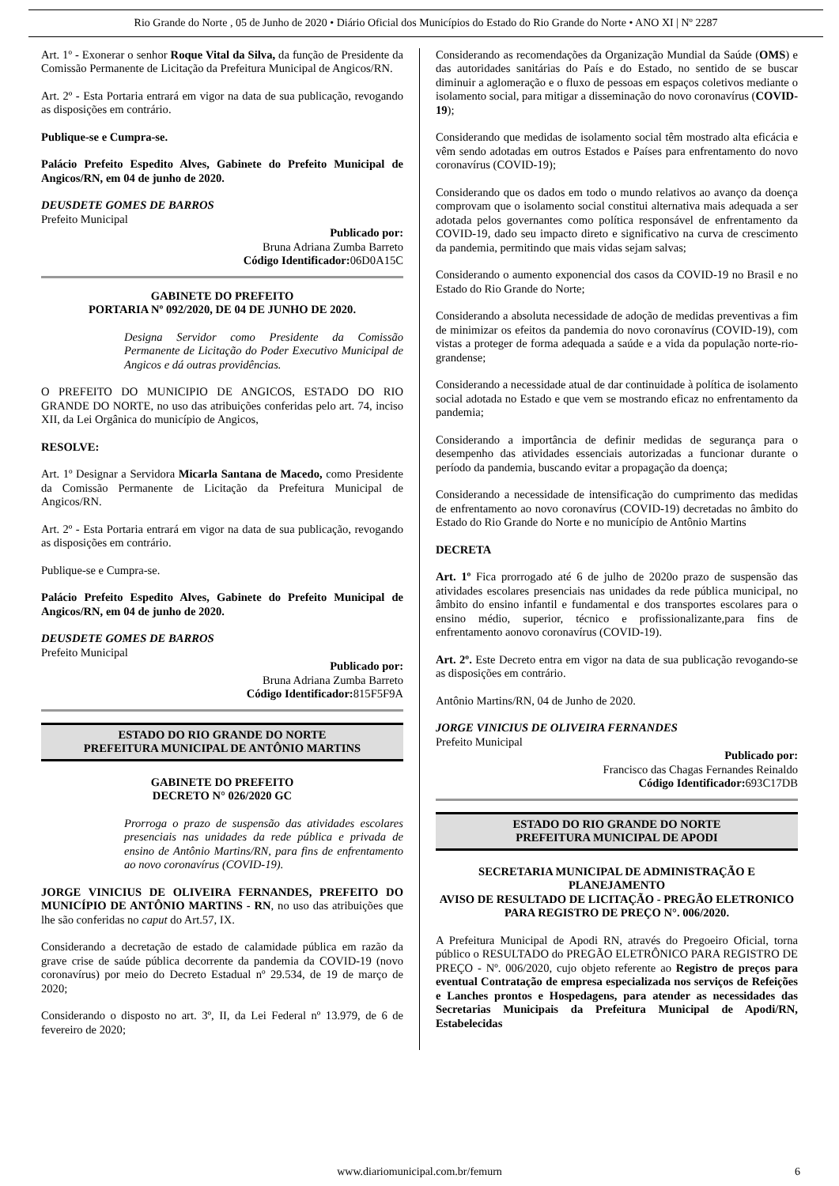Rio Grande do Norte , 05 de Junho de 2020 • Diário Oficial dos Municípios do Estado do Rio Grande do Norte • ANO XI | Nº 2287
Art. 1º - Exonerar o senhor Roque Vital da Silva, da função de Presidente da Comissão Permanente de Licitação da Prefeitura Municipal de Angicos/RN.
Art. 2º - Esta Portaria entrará em vigor na data de sua publicação, revogando as disposições em contrário.
Publique-se e Cumpra-se.
Palácio Prefeito Espedito Alves, Gabinete do Prefeito Municipal de Angicos/RN, em 04 de junho de 2020.
DEUSDETE GOMES DE BARROS
Prefeito Municipal
Publicado por:
Bruna Adriana Zumba Barreto
Código Identificador: 06D0A15C
GABINETE DO PREFEITO
PORTARIA Nº 092/2020, DE 04 DE JUNHO DE 2020.
Designa Servidor como Presidente da Comissão Permanente de Licitação do Poder Executivo Municipal de Angicos e dá outras providências.
O PREFEITO DO MUNICIPIO DE ANGICOS, ESTADO DO RIO GRANDE DO NORTE, no uso das atribuições conferidas pelo art. 74, inciso XII, da Lei Orgânica do município de Angicos,
RESOLVE:
Art. 1º Designar a Servidora Micarla Santana de Macedo, como Presidente da Comissão Permanente de Licitação da Prefeitura Municipal de Angicos/RN.
Art. 2º - Esta Portaria entrará em vigor na data de sua publicação, revogando as disposições em contrário.
Publique-se e Cumpra-se.
Palácio Prefeito Espedito Alves, Gabinete do Prefeito Municipal de Angicos/RN, em 04 de junho de 2020.
DEUSDETE GOMES DE BARROS
Prefeito Municipal
Publicado por:
Bruna Adriana Zumba Barreto
Código Identificador: 815F5F9A
ESTADO DO RIO GRANDE DO NORTE
PREFEITURA MUNICIPAL DE ANTÔNIO MARTINS
GABINETE DO PREFEITO
DECRETO N° 026/2020 GC
Prorroga o prazo de suspensão das atividades escolares presenciais nas unidades da rede pública e privada de ensino de Antônio Martins/RN, para fins de enfrentamento ao novo coronavírus (COVID-19).
JORGE VINICIUS DE OLIVEIRA FERNANDES, PREFEITO DO MUNICÍPIO DE ANTÔNIO MARTINS - RN, no uso das atribuições que lhe são conferidas no caput do Art.57, IX.
Considerando a decretação de estado de calamidade pública em razão da grave crise de saúde pública decorrente da pandemia da COVID-19 (novo coronavírus) por meio do Decreto Estadual nº 29.534, de 19 de março de 2020;
Considerando o disposto no art. 3º, II, da Lei Federal nº 13.979, de 6 de fevereiro de 2020;
Considerando as recomendações da Organização Mundial da Saúde (OMS) e das autoridades sanitárias do País e do Estado, no sentido de se buscar diminuir a aglomeração e o fluxo de pessoas em espaços coletivos mediante o isolamento social, para mitigar a disseminação do novo coronavírus (COVID-19);
Considerando que medidas de isolamento social têm mostrado alta eficácia e vêm sendo adotadas em outros Estados e Países para enfrentamento do novo coronavírus (COVID-19);
Considerando que os dados em todo o mundo relativos ao avanço da doença comprovam que o isolamento social constitui alternativa mais adequada a ser adotada pelos governantes como política responsável de enfrentamento da COVID-19, dado seu impacto direto e significativo na curva de crescimento da pandemia, permitindo que mais vidas sejam salvas;
Considerando o aumento exponencial dos casos da COVID-19 no Brasil e no Estado do Rio Grande do Norte;
Considerando a absoluta necessidade de adoção de medidas preventivas a fim de minimizar os efeitos da pandemia do novo coronavírus (COVID-19), com vistas a proteger de forma adequada a saúde e a vida da população norte-rio-grandense;
Considerando a necessidade atual de dar continuidade à política de isolamento social adotada no Estado e que vem se mostrando eficaz no enfrentamento da pandemia;
Considerando a importância de definir medidas de segurança para o desempenho das atividades essenciais autorizadas a funcionar durante o período da pandemia, buscando evitar a propagação da doença;
Considerando a necessidade de intensificação do cumprimento das medidas de enfrentamento ao novo coronavírus (COVID-19) decretadas no âmbito do Estado do Rio Grande do Norte e no município de Antônio Martins
DECRETA
Art. 1º Fica prorrogado até 6 de julho de 2020o prazo de suspensão das atividades escolares presenciais nas unidades da rede pública municipal, no âmbito do ensino infantil e fundamental e dos transportes escolares para o ensino médio, superior, técnico e profissionalizante,para fins de enfrentamento aonovo coronavírus (COVID-19).
Art. 2º. Este Decreto entra em vigor na data de sua publicação revogando-se as disposições em contrário.
Antônio Martins/RN, 04 de Junho de 2020.
JORGE VINICIUS DE OLIVEIRA FERNANDES
Prefeito Municipal
Publicado por:
Francisco das Chagas Fernandes Reinaldo
Código Identificador: 693C17DB
ESTADO DO RIO GRANDE DO NORTE
PREFEITURA MUNICIPAL DE APODI
SECRETARIA MUNICIPAL DE ADMINISTRAÇÃO E PLANEJAMENTO
AVISO DE RESULTADO DE LICITAÇÃO - PREGÃO ELETRONICO PARA REGISTRO DE PREÇO N°. 006/2020.
A Prefeitura Municipal de Apodi RN, através do Pregoeiro Oficial, torna público o RESULTADO do PREGÃO ELETRÔNICO PARA REGISTRO DE PREÇO - Nº. 006/2020, cujo objeto referente ao Registro de preços para eventual Contratação de empresa especializada nos serviços de Refeições e Lanches prontos e Hospedagens, para atender as necessidades das Secretarias Municipais da Prefeitura Municipal de Apodi/RN, Estabelecidas
www.diariomunicipal.com.br/femurn 6